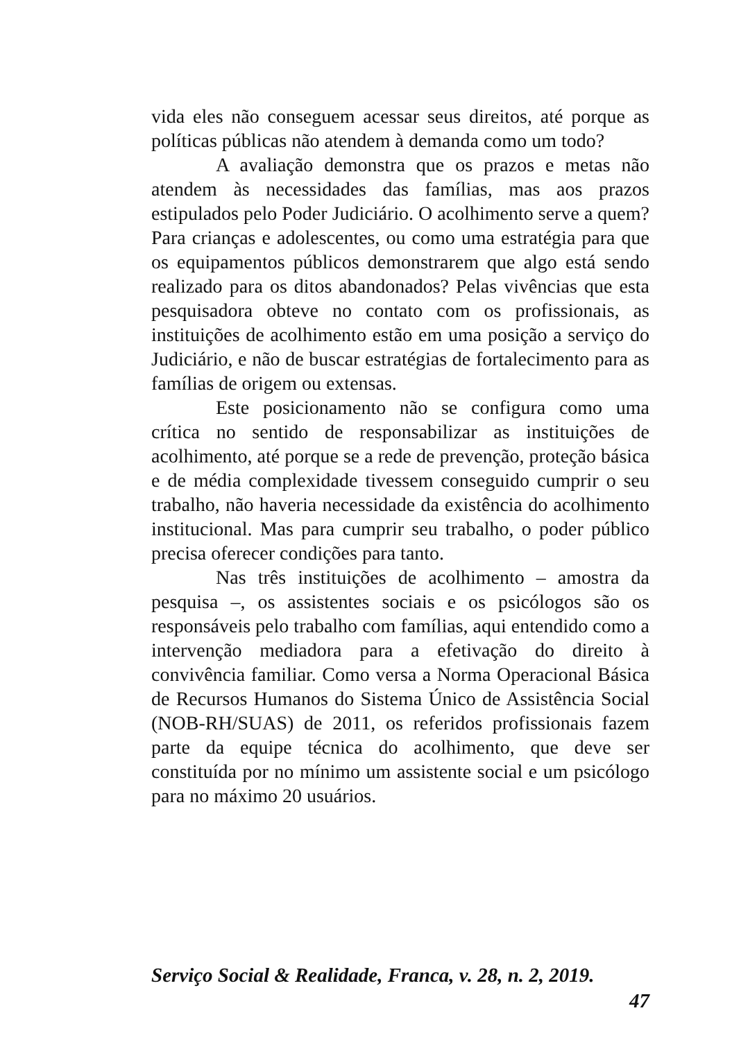vida eles não conseguem acessar seus direitos, até porque as políticas públicas não atendem à demanda como um todo?
A avaliação demonstra que os prazos e metas não atendem às necessidades das famílias, mas aos prazos estipulados pelo Poder Judiciário. O acolhimento serve a quem? Para crianças e adolescentes, ou como uma estratégia para que os equipamentos públicos demonstrarem que algo está sendo realizado para os ditos abandonados? Pelas vivências que esta pesquisadora obteve no contato com os profissionais, as instituições de acolhimento estão em uma posição a serviço do Judiciário, e não de buscar estratégias de fortalecimento para as famílias de origem ou extensas.
Este posicionamento não se configura como uma crítica no sentido de responsabilizar as instituições de acolhimento, até porque se a rede de prevenção, proteção básica e de média complexidade tivessem conseguido cumprir o seu trabalho, não haveria necessidade da existência do acolhimento institucional. Mas para cumprir seu trabalho, o poder público precisa oferecer condições para tanto.
Nas três instituições de acolhimento – amostra da pesquisa –, os assistentes sociais e os psicólogos são os responsáveis pelo trabalho com famílias, aqui entendido como a intervenção mediadora para a efetivação do direito à convivência familiar. Como versa a Norma Operacional Básica de Recursos Humanos do Sistema Único de Assistência Social (NOB-RH/SUAS) de 2011, os referidos profissionais fazem parte da equipe técnica do acolhimento, que deve ser constituída por no mínimo um assistente social e um psicólogo para no máximo 20 usuários.
Serviço Social & Realidade, Franca, v. 28, n. 2, 2019.
47